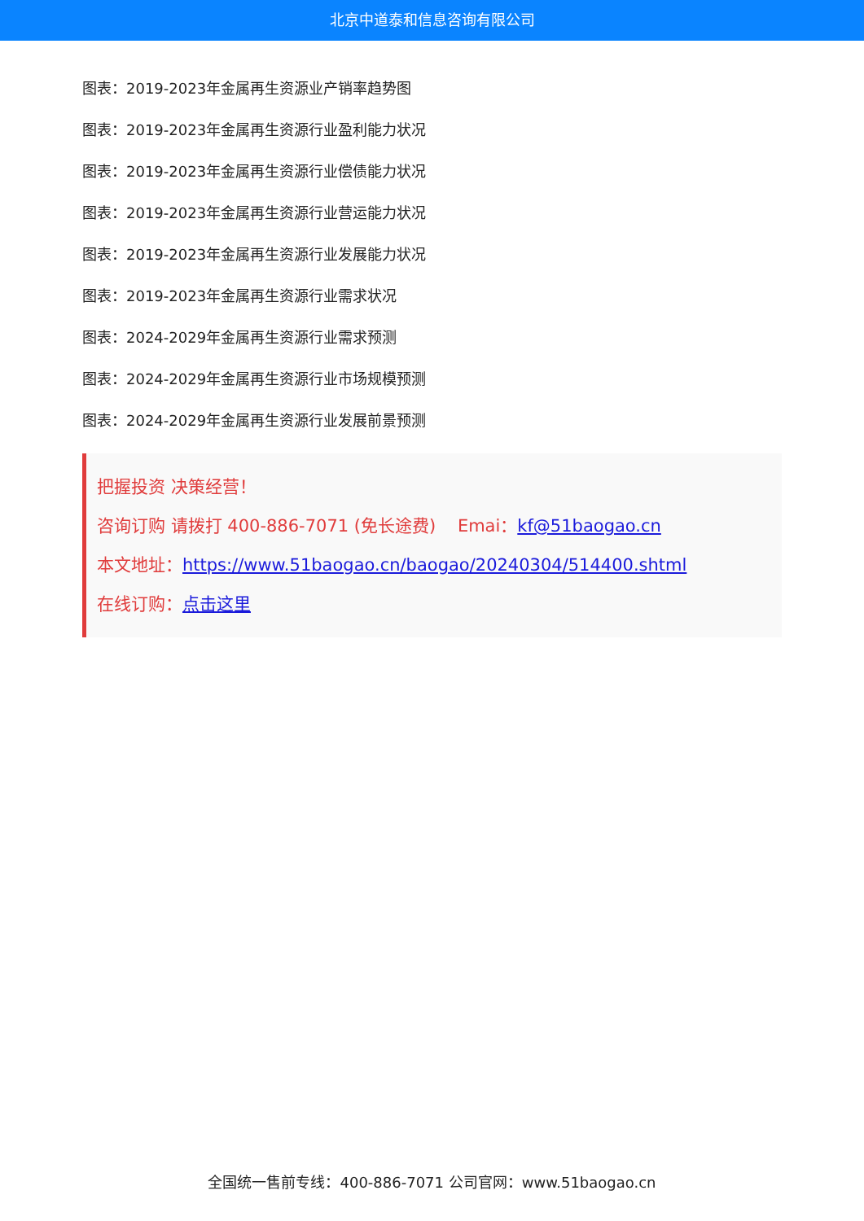北京中道泰和信息咨询有限公司
图表：2019-2023年金属再生资源业产销率趋势图
图表：2019-2023年金属再生资源行业盈利能力状况
图表：2019-2023年金属再生资源行业偿债能力状况
图表：2019-2023年金属再生资源行业营运能力状况
图表：2019-2023年金属再生资源行业发展能力状况
图表：2019-2023年金属再生资源行业需求状况
图表：2024-2029年金属再生资源行业需求预测
图表：2024-2029年金属再生资源行业市场规模预测
图表：2024-2029年金属再生资源行业发展前景预测
把握投资 决策经营！
咨询订购 请拨打 400-886-7071 (免长途费) Emai：kf@51baogao.cn
本文地址：https://www.51baogao.cn/baogao/20240304/514400.shtml
在线订购：点击这里
全国统一售前专线：400-886-7071 公司官网：www.51baogao.cn